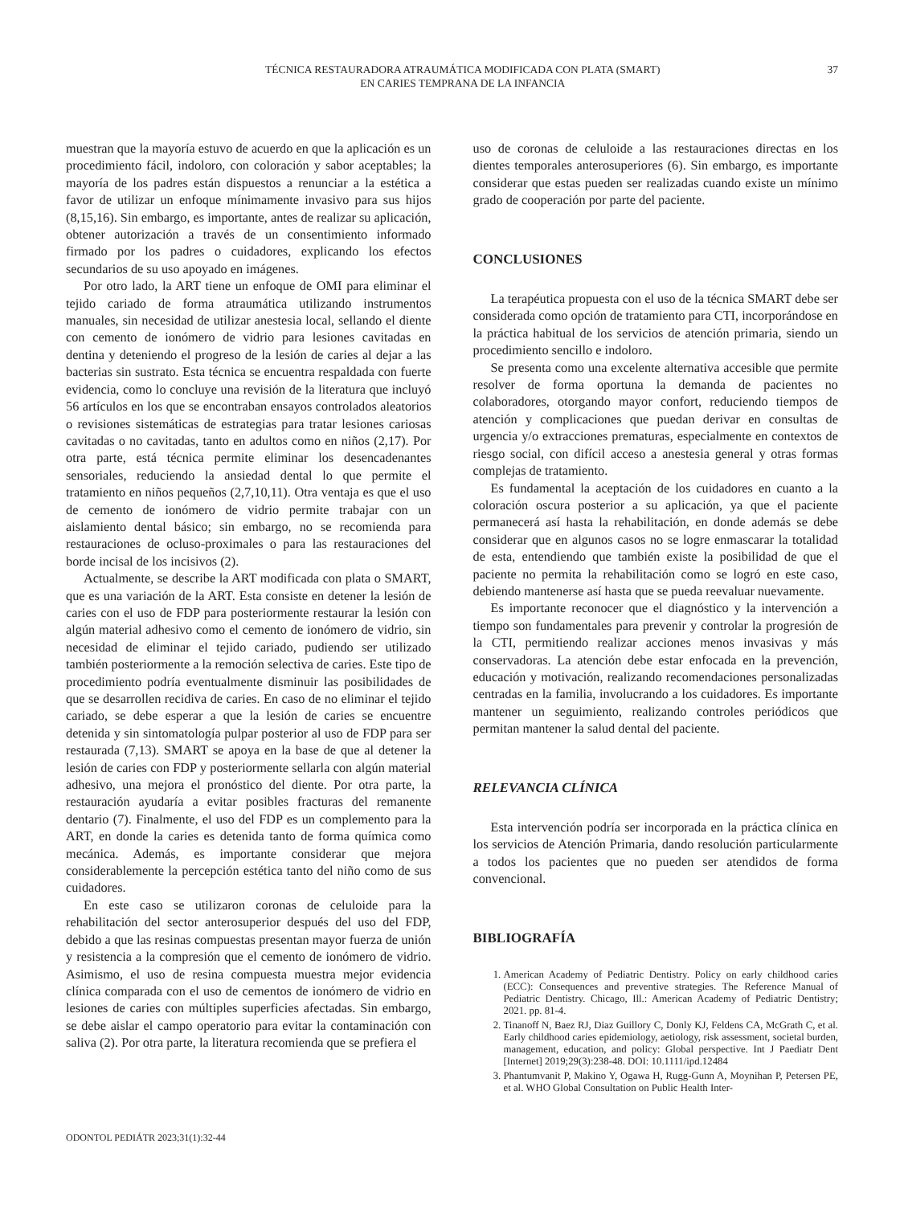TÉCNICA RESTAURADORA ATRAUMÁTICA MODIFICADA CON PLATA (SMART)
EN CARIES TEMPRANA DE LA INFANCIA
37
muestran que la mayoría estuvo de acuerdo en que la aplicación es un procedimiento fácil, indoloro, con coloración y sabor aceptables; la mayoría de los padres están dispuestos a renunciar a la estética a favor de utilizar un enfoque mínimamente invasivo para sus hijos (8,15,16). Sin embargo, es importante, antes de realizar su aplicación, obtener autorización a través de un consentimiento informado firmado por los padres o cuidadores, explicando los efectos secundarios de su uso apoyado en imágenes.
Por otro lado, la ART tiene un enfoque de OMI para eliminar el tejido cariado de forma atraumática utilizando instrumentos manuales, sin necesidad de utilizar anestesia local, sellando el diente con cemento de ionómero de vidrio para lesiones cavitadas en dentina y deteniendo el progreso de la lesión de caries al dejar a las bacterias sin sustrato. Esta técnica se encuentra respaldada con fuerte evidencia, como lo concluye una revisión de la literatura que incluyó 56 artículos en los que se encontraban ensayos controlados aleatorios o revisiones sistemáticas de estrategias para tratar lesiones cariosas cavitadas o no cavitadas, tanto en adultos como en niños (2,17). Por otra parte, está técnica permite eliminar los desencadenantes sensoriales, reduciendo la ansiedad dental lo que permite el tratamiento en niños pequeños (2,7,10,11). Otra ventaja es que el uso de cemento de ionómero de vidrio permite trabajar con un aislamiento dental básico; sin embargo, no se recomienda para restauraciones de ocluso-proximales o para las restauraciones del borde incisal de los incisivos (2).
Actualmente, se describe la ART modificada con plata o SMART, que es una variación de la ART. Esta consiste en detener la lesión de caries con el uso de FDP para posteriormente restaurar la lesión con algún material adhesivo como el cemento de ionómero de vidrio, sin necesidad de eliminar el tejido cariado, pudiendo ser utilizado también posteriormente a la remoción selectiva de caries. Este tipo de procedimiento podría eventualmente disminuir las posibilidades de que se desarrollen recidiva de caries. En caso de no eliminar el tejido cariado, se debe esperar a que la lesión de caries se encuentre detenida y sin sintomatología pulpar posterior al uso de FDP para ser restaurada (7,13). SMART se apoya en la base de que al detener la lesión de caries con FDP y posteriormente sellarla con algún material adhesivo, una mejora el pronóstico del diente. Por otra parte, la restauración ayudaría a evitar posibles fracturas del remanente dentario (7). Finalmente, el uso del FDP es un complemento para la ART, en donde la caries es detenida tanto de forma química como mecánica. Además, es importante considerar que mejora considerablemente la percepción estética tanto del niño como de sus cuidadores.
En este caso se utilizaron coronas de celuloide para la rehabilitación del sector anterosuperior después del uso del FDP, debido a que las resinas compuestas presentan mayor fuerza de unión y resistencia a la compresión que el cemento de ionómero de vidrio. Asimismo, el uso de resina compuesta muestra mejor evidencia clínica comparada con el uso de cementos de ionómero de vidrio en lesiones de caries con múltiples superficies afectadas. Sin embargo, se debe aislar el campo operatorio para evitar la contaminación con saliva (2). Por otra parte, la literatura recomienda que se prefiera el
uso de coronas de celuloide a las restauraciones directas en los dientes temporales anterosuperiores (6). Sin embargo, es importante considerar que estas pueden ser realizadas cuando existe un mínimo grado de cooperación por parte del paciente.
CONCLUSIONES
La terapéutica propuesta con el uso de la técnica SMART debe ser considerada como opción de tratamiento para CTI, incorporándose en la práctica habitual de los servicios de atención primaria, siendo un procedimiento sencillo e indoloro.
Se presenta como una excelente alternativa accesible que permite resolver de forma oportuna la demanda de pacientes no colaboradores, otorgando mayor confort, reduciendo tiempos de atención y complicaciones que puedan derivar en consultas de urgencia y/o extracciones prematuras, especialmente en contextos de riesgo social, con difícil acceso a anestesia general y otras formas complejas de tratamiento.
Es fundamental la aceptación de los cuidadores en cuanto a la coloración oscura posterior a su aplicación, ya que el paciente permanecerá así hasta la rehabilitación, en donde además se debe considerar que en algunos casos no se logre enmascarar la totalidad de esta, entendiendo que también existe la posibilidad de que el paciente no permita la rehabilitación como se logró en este caso, debiendo mantenerse así hasta que se pueda reevaluar nuevamente.
Es importante reconocer que el diagnóstico y la intervención a tiempo son fundamentales para prevenir y controlar la progresión de la CTI, permitiendo realizar acciones menos invasivas y más conservadoras. La atención debe estar enfocada en la prevención, educación y motivación, realizando recomendaciones personalizadas centradas en la familia, involucrando a los cuidadores. Es importante mantener un seguimiento, realizando controles periódicos que permitan mantener la salud dental del paciente.
RELEVANCIA CLÍNICA
Esta intervención podría ser incorporada en la práctica clínica en los servicios de Atención Primaria, dando resolución particularmente a todos los pacientes que no pueden ser atendidos de forma convencional.
BIBLIOGRAFÍA
1. American Academy of Pediatric Dentistry. Policy on early childhood caries (ECC): Consequences and preventive strategies. The Reference Manual of Pediatric Dentistry. Chicago, Ill.: American Academy of Pediatric Dentistry; 2021. pp. 81-4.
2. Tinanoff N, Baez RJ, Diaz Guillory C, Donly KJ, Feldens CA, McGrath C, et al. Early childhood caries epidemiology, aetiology, risk assessment, societal burden, management, education, and policy: Global perspective. Int J Paediatr Dent [Internet] 2019;29(3):238-48. DOI: 10.1111/ipd.12484
3. Phantumvanit P, Makino Y, Ogawa H, Rugg-Gunn A, Moynihan P, Petersen PE, et al. WHO Global Consultation on Public Health Inter-
ODONTOL PEDIÁTR 2023;31(1):32-44